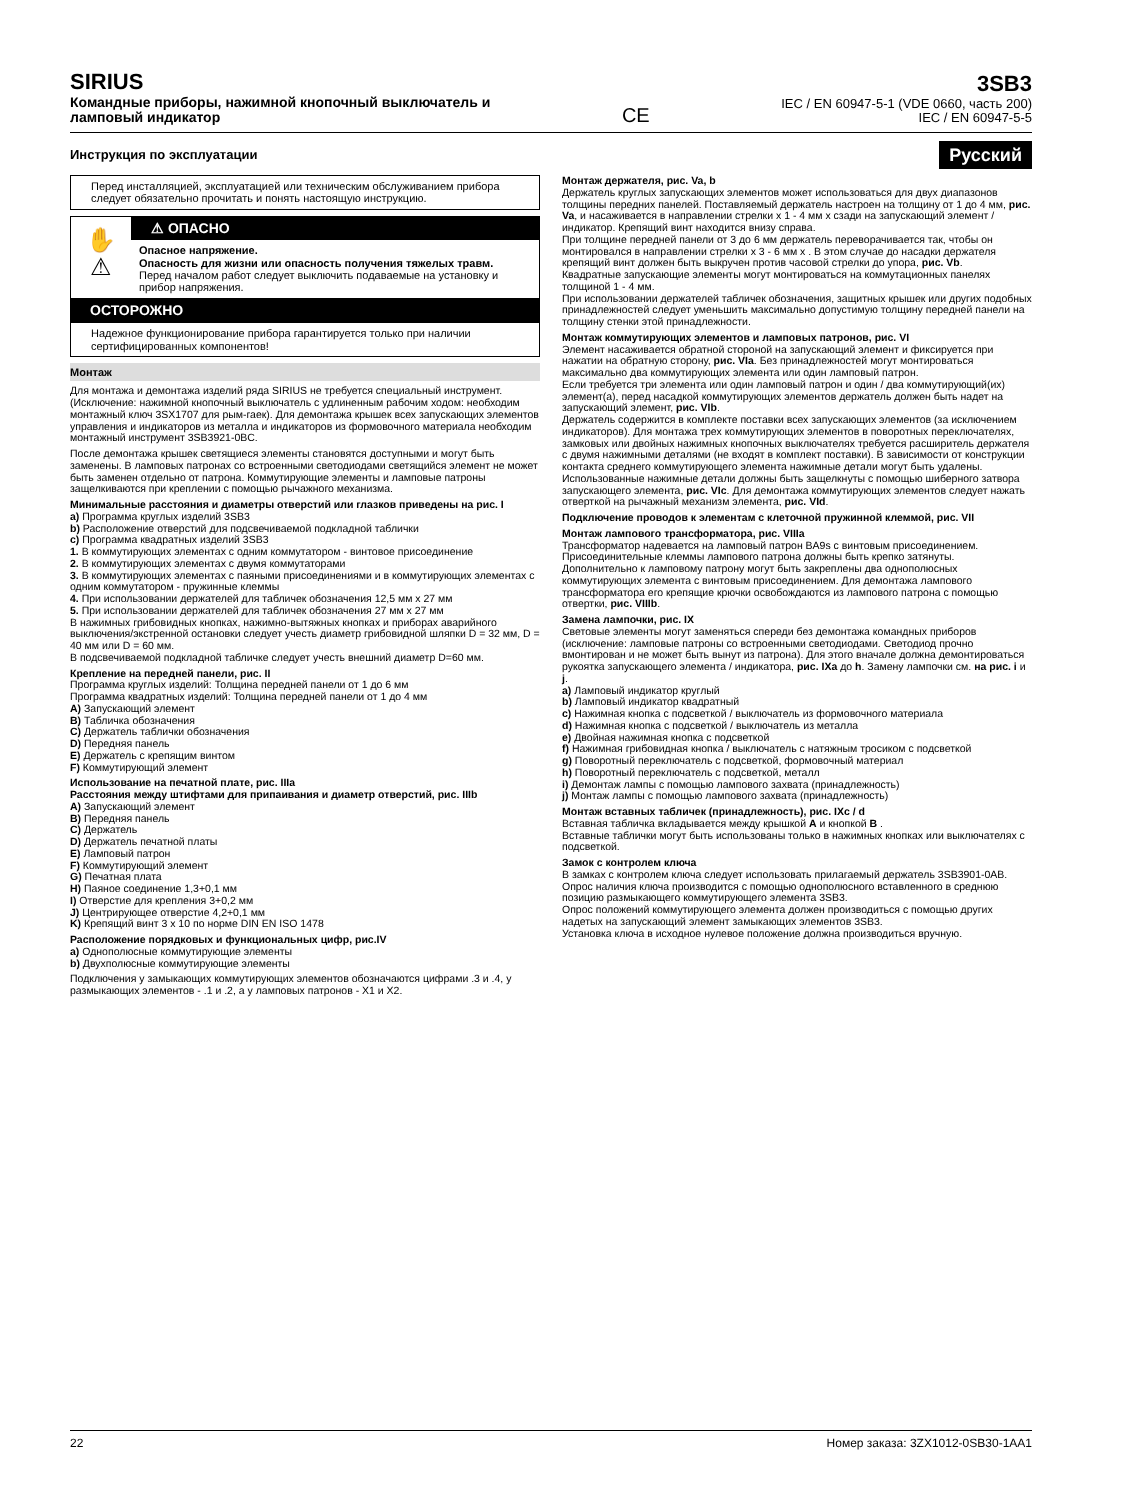SIRIUS
Командные приборы, нажимной кнопочный выключатель и
ламповый индикатор
CE
3SB3
IEC / EN 60947-5-1 (VDE 0660, часть 200)
IEC / EN 60947-5-5
Инструкция по эксплуатации Русский
Перед инсталляцией, эксплуатацией или техническим обслуживанием прибора следует обязательно прочитать и понять настоящую инструкцию.
✋
⚠
⚠ ОПАСНО
Опасное напряжение.
Опасность для жизни или опасность получения тяжелых травм.
Перед началом работ следует выключить подаваемые на установку и прибор напряжения.
ОСТОРОЖНО
Надежное функционирование прибора гарантируется только при наличии сертифицированных компонентов!
Монтаж
Для монтажа и демонтажа изделий ряда SIRIUS не требуется специальный инструмент. (Исключение: нажимной кнопочный выключатель с удлиненным рабочим ходом: необходим монтажный ключ 3SX1707 для рым-гаек). Для демонтажа крышек всех запускающих элементов управления и индикаторов из металла и индикаторов из формовочного материала необходим монтажный инструмент 3SB3921-0BC.
После демонтажа крышек светящиеся элементы становятся доступными и могут быть заменены. В ламповых патронах со встроенными светодиодами светящийся элемент не может быть заменен отдельно от патрона. Коммутирующие элементы и ламповые патроны защелкиваются при креплении с помощью рычажного механизма.
Минимальные расстояния и диаметры отверстий или глазков приведены на рис. I
a) Программа круглых изделий 3SB3
b) Расположение отверстий для подсвечиваемой подкладной таблички
c) Программа квадратных изделий 3SB3
1. В коммутирующих элементах с одним коммутатором - винтовое присоединение
2. В коммутирующих элементах с двумя коммутаторами
3. В коммутирующих элементах с паяными присоединениями и в коммутирующих элементах с одним коммутатором - пружинные клеммы
4. При использовании держателей для табличек обозначения 12,5 мм x 27 мм
5. При использовании держателей для табличек обозначения 27 мм x 27 мм
В нажимных грибовидных кнопках, нажимно-вытяжных кнопках и приборах аварийного выключения/экстренной остановки следует учесть диаметр грибовидной шляпки D = 32 мм, D = 40 мм или D = 60 мм.
В подсвечиваемой подкладной табличке следует учесть внешний диаметр D=60 мм.
Крепление на передней панели, рис. II
Программа круглых изделий: Толщина передней панели от 1 до 6 мм
Программа квадратных изделий: Толщина передней панели от 1 до 4 мм
A) Запускающий элемент
B) Табличка обозначения
C) Держатель таблички обозначения
D) Передняя панель
E) Держатель с крепящим винтом
F) Коммутирующий элемент
Использование на печатной плате, рис. IIIa
Расстояния между штифтами для припаивания и диаметр отверстий, рис. IIIb
A) Запускающий элемент
B) Передняя панель
C) Держатель
D) Держатель печатной платы
E) Ламповый патрон
F) Коммутирующий элемент
G) Печатная плата
H) Паяное соединение 1,3+0,1 мм
I) Отверстие для крепления 3+0,2 мм
J) Центрирующее отверстие 4,2+0,1 мм
K) Крепящий винт 3 x 10 по норме DIN EN ISO 1478
Расположение порядковых и функциональных цифр, рис.IV
a) Однополюсные коммутирующие элементы
b) Двухполюсные коммутирующие элементы
Подключения у замыкающих коммутирующих элементов обозначаются цифрами .3 и .4, у размыкающих элементов - .1 и .2, а у ламповых патронов - X1 и X2.
Монтаж держателя, рис. Va, b
Держатель круглых запускающих элементов может использоваться для двух диапазонов толщины передних панелей. Поставляемый держатель настроен на толщину от 1 до 4 мм, рис. Va, и насаживается в направлении стрелки x 1 - 4 мм x сзади на запускающий элемент / индикатор. Крепящий винт находится внизу справа.
При толщине передней панели от 3 до 6 мм держатель переворачивается так, чтобы он монтировался в направлении стрелки x 3 - 6 мм x . В этом случае до насадки держателя крепящий винт должен быть выкручен против часовой стрелки до упора, рис. Vb.
Квадратные запускающие элементы могут монтироваться на коммутационных панелях толщиной 1 - 4 мм.
При использовании держателей табличек обозначения, защитных крышек или других подобных принадлежностей следует уменьшить максимально допустимую толщину передней панели на толщину стенки этой принадлежности.
Монтаж коммутирующих элементов и ламповых патронов, рис. VI
Элемент насаживается обратной стороной на запускающий элемент и фиксируется при нажатии на обратную сторону, рис. VIa. Без принадлежностей могут монтироваться максимально два коммутирующих элемента или один ламповый патрон.
Если требуется три элемента или один ламповый патрон и один / два коммутирующий(их) элемент(а), перед насадкой коммутирующих элементов держатель должен быть надет на запускающий элемент, рис. VIb.
Держатель содержится в комплекте поставки всех запускающих элементов (за исключением индикаторов). Для монтажа трех коммутирующих элементов в поворотных переключателях, замковых или двойных нажимных кнопочных выключателях требуется расширитель держателя с двумя нажимными деталями (не входят в комплект поставки). В зависимости от конструкции контакта среднего коммутирующего элемента нажимные детали могут быть удалены. Использованные нажимные детали должны быть защелкнуты с помощью шиберного затвора запускающего элемента, рис. VIc. Для демонтажа коммутирующих элементов следует нажать отверткой на рычажный механизм элемента, рис. VId.
Подключение проводов к элементам с клеточной пружинной клеммой, рис. VII
Монтаж лампового трансформатора, рис. VIIIa
Трансформатор надевается на ламповый патрон BA9s с винтовым присоединением. Присоединительные клеммы лампового патрона должны быть крепко затянуты. Дополнительно к ламповому патрону могут быть закреплены два однополюсных коммутирующих элемента с винтовым присоединением. Для демонтажа лампового трансформатора его крепящие крючки освобождаются из лампового патрона с помощью отвертки, рис. VIIIb.
Замена лампочки, рис. IX
Световые элементы могут заменяться спереди без демонтажа командных приборов (исключение: ламповые патроны со встроенными светодиодами. Светодиод прочно вмонтирован и не может быть вынут из патрона). Для этого вначале должна демонтироваться рукоятка запускающего элемента / индикатора, рис. IXa до h. Замену лампочки см. на рис. i и j.
a) Ламповый индикатор круглый
b) Ламповый индикатор квадратный
c) Нажимная кнопка с подсветкой / выключатель из формовочного материала
d) Нажимная кнопка с подсветкой / выключатель из металла
e) Двойная нажимная кнопка с подсветкой
f) Нажимная грибовидная кнопка / выключатель с натяжным тросиком с подсветкой
g) Поворотный переключатель с подсветкой, формовочный материал
h) Поворотный переключатель с подсветкой, металл
i) Демонтаж лампы с помощью лампового захвата (принадлежность)
j) Монтаж лампы с помощью лампового захвата (принадлежность)
Монтаж вставных табличек (принадлежность), рис. IXc / d
Вставная табличка вкладывается между крышкой A и кнопкой B .
Вставные таблички могут быть использованы только в нажимных кнопках или выключателях с подсветкой.
Замок с контролем ключа
В замках с контролем ключа следует использовать прилагаемый держатель 3SB3901-0AB.
Опрос наличия ключа производится с помощью однополюсного вставленного в среднюю позицию размыкающего коммутирующего элемента 3SB3.
Опрос положений коммутирующего элемента должен производиться с помощью других надетых на запускающий элемент замыкающих элементов 3SB3.
Установка ключа в исходное нулевое положение должна производиться вручную.
22 Номер заказа: 3ZX1012-0SB30-1AA1